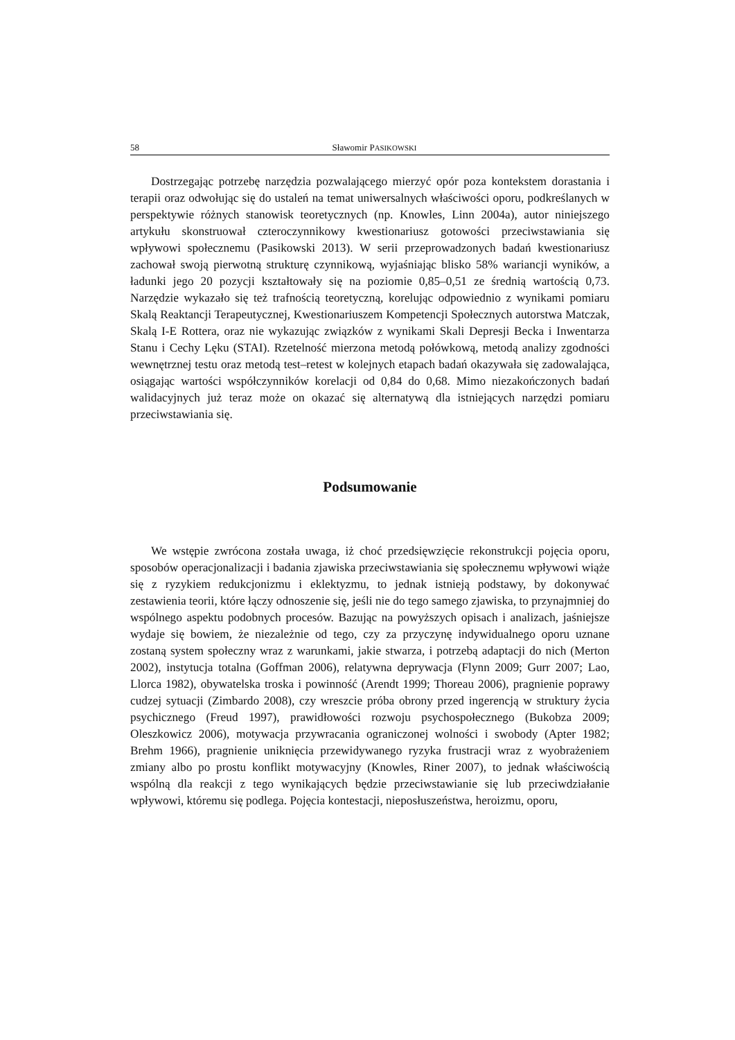58 Sławomir PASIKOWSKI
Dostrzegając potrzebę narzędzia pozwalającego mierzyć opór poza kontekstem dorastania i terapii oraz odwołując się do ustaleń na temat uniwersalnych właściwości oporu, podkreślanych w perspektywie różnych stanowisk teoretycznych (np. Knowles, Linn 2004a), autor niniejszego artykułu skonstruował czteroczynnikowy kwestionariusz gotowości przeciwstawiania się wpływowi społecznemu (Pasikowski 2013). W serii przeprowadzonych badań kwestionariusz zachował swoją pierwotną strukturę czynnikową, wyjaśniając blisko 58% wariancji wyników, a ładunki jego 20 pozycji kształtowały się na poziomie 0,85–0,51 ze średnią wartością 0,73. Narzędzie wykazało się też trafnością teoretyczną, korelując odpowiednio z wynikami pomiaru Skalą Reaktancji Terapeutycznej, Kwestionariuszem Kompetencji Społecznych autorstwa Matczak, Skalą I-E Rottera, oraz nie wykazując związków z wynikami Skali Depresji Becka i Inwentarza Stanu i Cechy Lęku (STAI). Rzetelność mierzona metodą połówkową, metodą analizy zgodności wewnętrznej testu oraz metodą test–retest w kolejnych etapach badań okazywała się zadowalająca, osiągając wartości współczynników korelacji od 0,84 do 0,68. Mimo niezakończonych badań walidacyjnych już teraz może on okazać się alternatywą dla istniejących narzędzi pomiaru przeciwstawiania się.
Podsumowanie
We wstępie zwrócona została uwaga, iż choć przedsięwzięcie rekonstrukcji pojęcia oporu, sposobów operacjonalizacji i badania zjawiska przeciwstawiania się społecznemu wpływowi wiąże się z ryzykiem redukcjonizmu i eklektyzmu, to jednak istnieją podstawy, by dokonywać zestawienia teorii, które łączy odnoszenie się, jeśli nie do tego samego zjawiska, to przynajmniej do wspólnego aspektu podobnych procesów. Bazując na powyższych opisach i analizach, jaśniejsze wydaje się bowiem, że niezależnie od tego, czy za przyczynę indywidualnego oporu uznane zostaną system społeczny wraz z warunkami, jakie stwarza, i potrzebą adaptacji do nich (Merton 2002), instytucja totalna (Goffman 2006), relatywna deprywacja (Flynn 2009; Gurr 2007; Lao, Llorca 1982), obywatelska troska i powinność (Arendt 1999; Thoreau 2006), pragnienie poprawy cudzej sytuacji (Zimbardo 2008), czy wreszcie próba obrony przed ingerencją w struktury życia psychicznego (Freud 1997), prawidłowości rozwoju psychospołecznego (Bukobza 2009; Oleszkowicz 2006), motywacja przywracania ograniczonej wolności i swobody (Apter 1982; Brehm 1966), pragnienie uniknięcia przewidywanego ryzyka frustracji wraz z wyobrażeniem zmiany albo po prostu konflikt motywacyjny (Knowles, Riner 2007), to jednak właściwością wspólną dla reakcji z tego wynikających będzie przeciwstawianie się lub przeciwdziałanie wpływowi, któremu się podlega. Pojęcia kontestacji, nieposłuszeństwa, heroizmu, oporu,